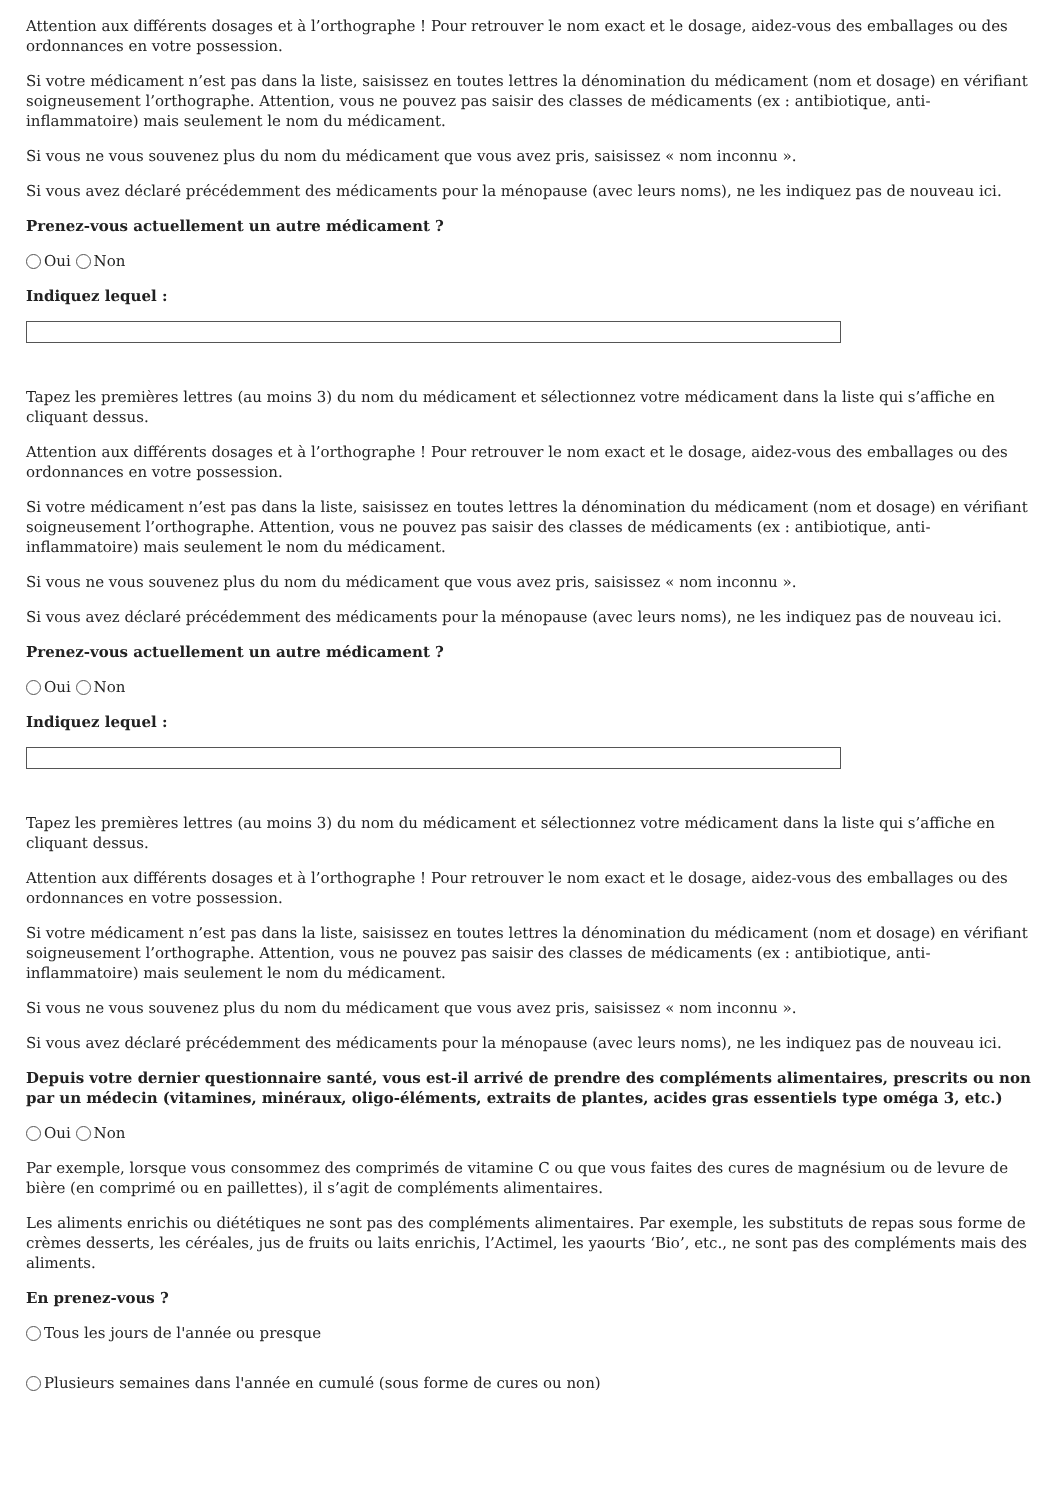Attention aux différents dosages et à l’orthographe ! Pour retrouver le nom exact et le dosage, aidez-vous des emballages ou des ordonnances en votre possession.
Si votre médicament n’est pas dans la liste, saisissez en toutes lettres la dénomination du médicament (nom et dosage) en vérifiant soigneusement l’orthographe. Attention, vous ne pouvez pas saisir des classes de médicaments (ex : antibiotique, anti-inflammatoire) mais seulement le nom du médicament.
Si vous ne vous souvenez plus du nom du médicament que vous avez pris, saisissez « nom inconnu ».
Si vous avez déclaré précédemment des médicaments pour la ménopause (avec leurs noms), ne les indiquez pas de nouveau ici.
Prenez-vous actuellement un autre médicament ?
Oui Non
Indiquez lequel :
Tapez les premières lettres (au moins 3) du nom du médicament et sélectionnez votre médicament dans la liste qui s’affiche en cliquant dessus.
Attention aux différents dosages et à l’orthographe ! Pour retrouver le nom exact et le dosage, aidez-vous des emballages ou des ordonnances en votre possession.
Si votre médicament n’est pas dans la liste, saisissez en toutes lettres la dénomination du médicament (nom et dosage) en vérifiant soigneusement l’orthographe. Attention, vous ne pouvez pas saisir des classes de médicaments (ex : antibiotique, anti-inflammatoire) mais seulement le nom du médicament.
Si vous ne vous souvenez plus du nom du médicament que vous avez pris, saisissez « nom inconnu ».
Si vous avez déclaré précédemment des médicaments pour la ménopause (avec leurs noms), ne les indiquez pas de nouveau ici.
Prenez-vous actuellement un autre médicament ?
Oui Non
Indiquez lequel :
Tapez les premières lettres (au moins 3) du nom du médicament et sélectionnez votre médicament dans la liste qui s’affiche en cliquant dessus.
Attention aux différents dosages et à l’orthographe ! Pour retrouver le nom exact et le dosage, aidez-vous des emballages ou des ordonnances en votre possession.
Si votre médicament n’est pas dans la liste, saisissez en toutes lettres la dénomination du médicament (nom et dosage) en vérifiant soigneusement l’orthographe. Attention, vous ne pouvez pas saisir des classes de médicaments (ex : antibiotique, anti-inflammatoire) mais seulement le nom du médicament.
Si vous ne vous souvenez plus du nom du médicament que vous avez pris, saisissez « nom inconnu ».
Si vous avez déclaré précédemment des médicaments pour la ménopause (avec leurs noms), ne les indiquez pas de nouveau ici.
Depuis votre dernier questionnaire santé, vous est-il arrivé de prendre des compléments alimentaires, prescrits ou non par un médecin (vitamines, minéraux, oligo-éléments, extraits de plantes, acides gras essentiels type oméga 3, etc.)
Oui Non
Par exemple, lorsque vous consommez des comprimés de vitamine C ou que vous faites des cures de magnésium ou de levure de bière (en comprimé ou en paillettes), il s’agit de compléments alimentaires.
Les aliments enrichis ou diététiques ne sont pas des compléments alimentaires. Par exemple, les substituts de repas sous forme de crèmes desserts, les céréales, jus de fruits ou laits enrichis, l’Actimel, les yaourts ‘Bio’, etc., ne sont pas des compléments mais des aliments.
En prenez-vous ?
Tous les jours de l'année ou presque
Plusieurs semaines dans l'année en cumulé (sous forme de cures ou non)